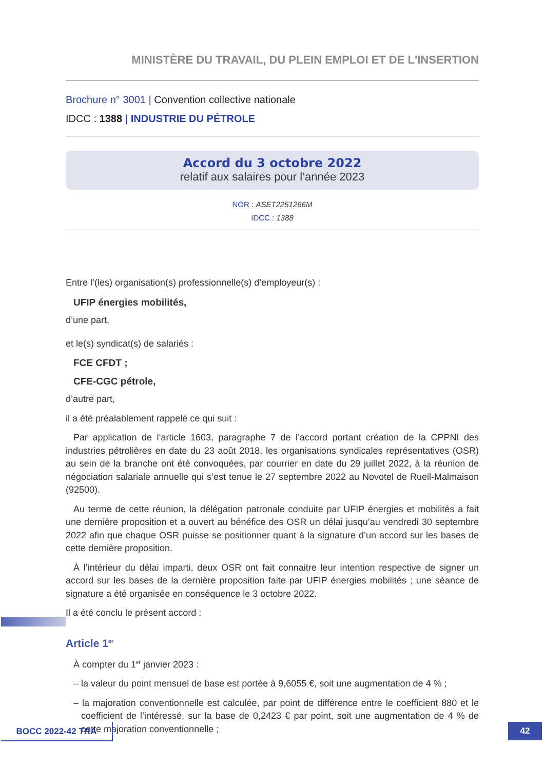MINISTÈRE DU TRAVAIL, DU PLEIN EMPLOI ET DE L'INSERTION
Brochure n° 3001 | Convention collective nationale
IDCC : 1388 | INDUSTRIE DU PÉTROLE
Accord du 3 octobre 2022
relatif aux salaires pour l’année 2023
NOR : ASET2251266M
IDCC : 1388
Entre l’(les) organisation(s) professionnelle(s) d’employeur(s) :
UFIP énergies mobilités,
d’une part,
et le(s) syndicat(s) de salariés :
FCE CFDT ;
CFE-CGC pétrole,
d’autre part,
il a été préalablement rappelé ce qui suit :
Par application de l’article 1603, paragraphe 7 de l’accord portant création de la CPPNI des industries pétrolières en date du 23 août 2018, les organisations syndicales représentatives (OSR) au sein de la branche ont été convoquées, par courrier en date du 29 juillet 2022, à la réunion de négociation salariale annuelle qui s’est tenue le 27 septembre 2022 au Novotel de Rueil-Malmaison (92500).
Au terme de cette réunion, la délégation patronale conduite par UFIP énergies et mobilités a fait une dernière proposition et a ouvert au bénéfice des OSR un délai jusqu’au vendredi 30 septembre 2022 afin que chaque OSR puisse se positionner quant à la signature d’un accord sur les bases de cette dernière proposition.
À l’intérieur du délai imparti, deux OSR ont fait connaitre leur intention respective de signer un accord sur les bases de la dernière proposition faite par UFIP énergies mobilités ; une séance de signature a été organisée en conséquence le 3 octobre 2022.
Il a été conclu le présent accord :
Article 1<sup>er</sup>
À compter du 1<sup>er</sup> janvier 2023 :
– la valeur du point mensuel de base est portée à 9,6055 €, soit une augmentation de 4 % ;
– la majoration conventionnelle est calculée, par point de différence entre le coefficient 880 et le coefficient de l’intéressé, sur la base de 0,2423 € par point, soit une augmentation de 4 % de cette majoration conventionnelle ;
BOCC 2022-42 TRA 42